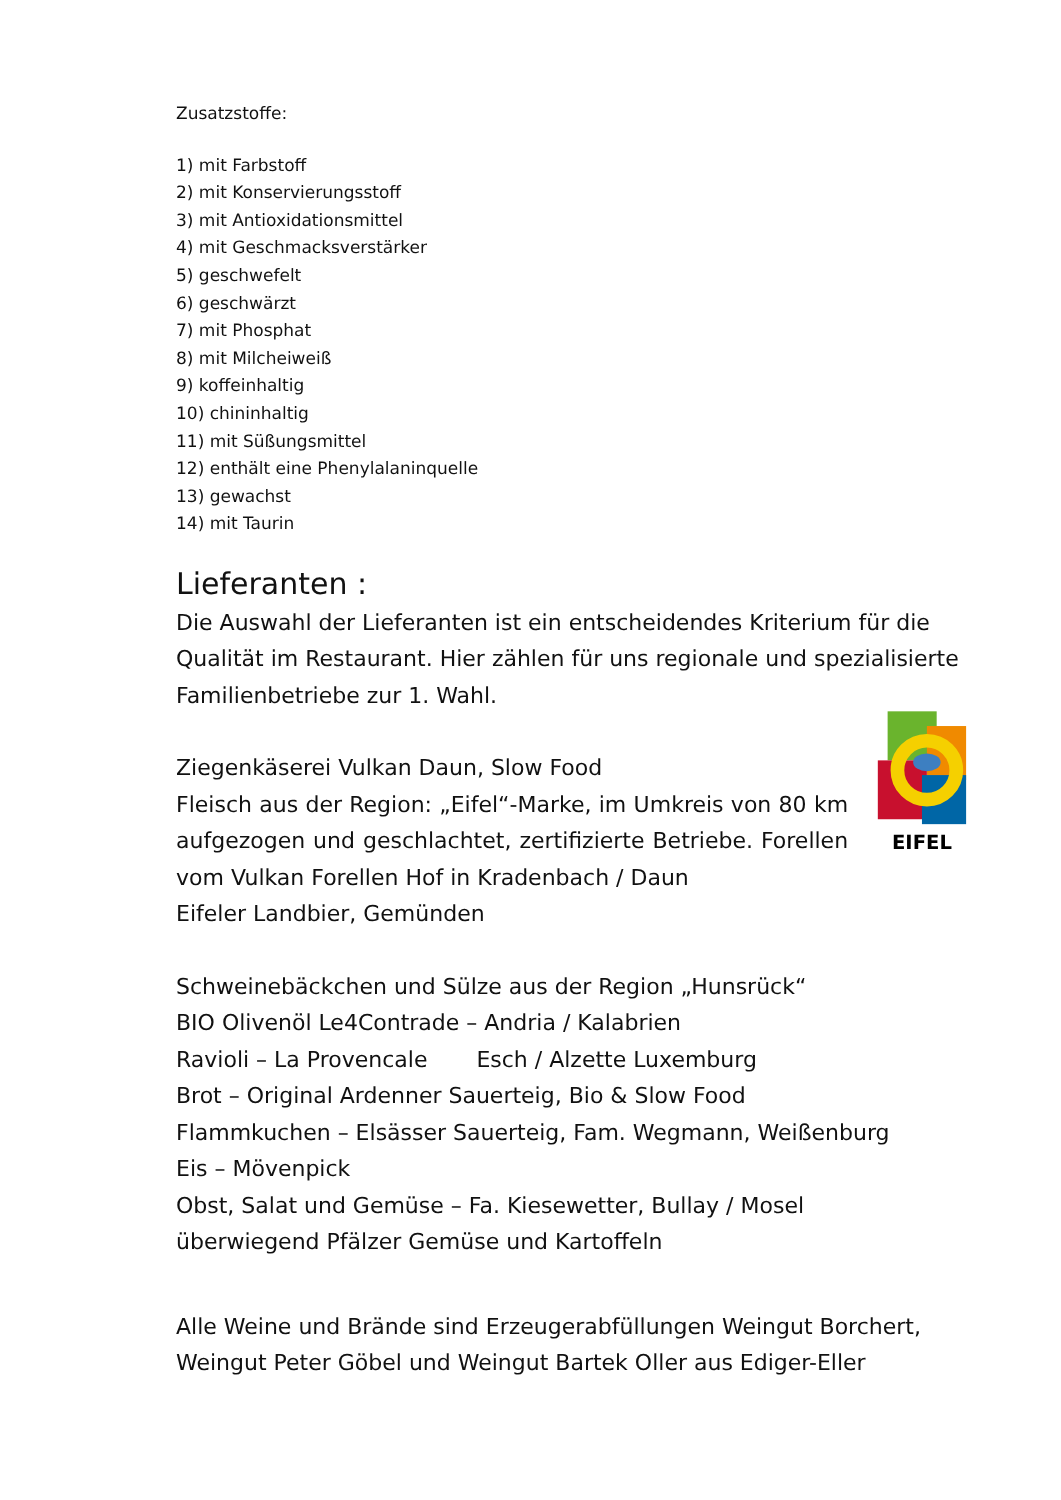Zusatzstoffe:
1) mit Farbstoff
2) mit Konservierungsstoff
3) mit Antioxidationsmittel
4) mit Geschmacksverstärker
5) geschwefelt
6) geschwärzt
7) mit Phosphat
8) mit Milcheiweiß
9) koffeinhaltig
10) chininhaltig
11) mit Süßungsmittel
12) enthält eine Phenylalaninquelle
13) gewachst
14) mit Taurin
Lieferanten :
Die Auswahl der Lieferanten ist ein entscheidendes Kriterium für die Qualität im Restaurant. Hier zählen für uns regionale und spezialisierte Familienbetriebe zur 1. Wahl.
Ziegenkäserei Vulkan Daun, Slow Food
Fleisch aus der Region: „Eifel“-Marke, im Umkreis von 80 km aufgezogen und geschlachtet, zertifizierte Betriebe. Forellen vom Vulkan Forellen Hof in Kradenbach / Daun
Eifeler Landbier, Gemünden
EIFEL
Schweinebäckchen und Sülze aus der Region „Hunsrück“
BIO Olivenöl Le4Contrade – Andria / Kalabrien
Ravioli – La Provencale Esch / Alzette Luxemburg
Brot – Original Ardenner Sauerteig, Bio & Slow Food
Flammkuchen – Elsässer Sauerteig, Fam. Wegmann, Weißenburg
Eis – Mövenpick
Obst, Salat und Gemüse – Fa. Kiesewetter, Bullay / Mosel
überwiegend Pfälzer Gemüse und Kartoffeln
Alle Weine und Brände sind Erzeugerabfüllungen Weingut Borchert, Weingut Peter Göbel und Weingut Bartek Oller aus Ediger-Eller